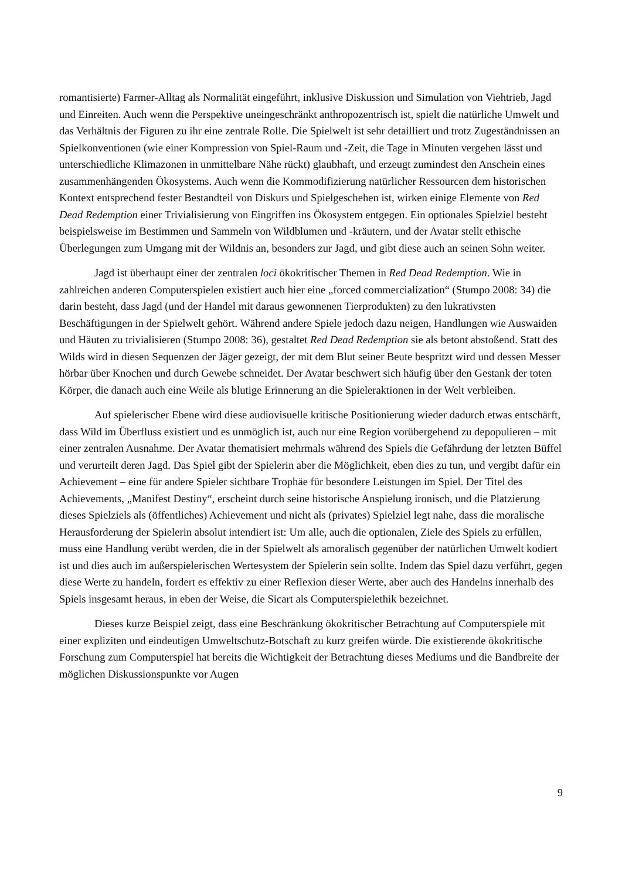romantisierte) Farmer-Alltag als Normalität eingeführt, inklusive Diskussion und Simulation von Viehtrieb, Jagd und Einreiten. Auch wenn die Perspektive uneingeschränkt anthropozentrisch ist, spielt die natürliche Umwelt und das Verhältnis der Figuren zu ihr eine zentrale Rolle. Die Spielwelt ist sehr detailliert und trotz Zugeständnissen an Spielkonventionen (wie einer Kompression von Spiel-Raum und -Zeit, die Tage in Minuten vergehen lässt und unterschiedliche Klimazonen in unmittelbare Nähe rückt) glaubhaft, und erzeugt zumindest den Anschein eines zusammenhängenden Ökosystems. Auch wenn die Kommodifizierung natürlicher Ressourcen dem historischen Kontext entsprechend fester Bestandteil von Diskurs und Spielgeschehen ist, wirken einige Elemente von Red Dead Redemption einer Trivialisierung von Eingriffen ins Ökosystem entgegen. Ein optionales Spielziel besteht beispielsweise im Bestimmen und Sammeln von Wildblumen und -kräutern, und der Avatar stellt ethische Überlegungen zum Umgang mit der Wildnis an, besonders zur Jagd, und gibt diese auch an seinen Sohn weiter.
Jagd ist überhaupt einer der zentralen loci ökokritischer Themen in Red Dead Redemption. Wie in zahlreichen anderen Computerspielen existiert auch hier eine „forced commercialization“ (Stumpo 2008: 34) die darin besteht, dass Jagd (und der Handel mit daraus gewonnenen Tierprodukten) zu den lukrativsten Beschäftigungen in der Spielwelt gehört. Während andere Spiele jedoch dazu neigen, Handlungen wie Auswaiden und Häuten zu trivialisieren (Stumpo 2008: 36), gestaltet Red Dead Redemption sie als betont abstoßend. Statt des Wilds wird in diesen Sequenzen der Jäger gezeigt, der mit dem Blut seiner Beute bespritzt wird und dessen Messer hörbar über Knochen und durch Gewebe schneidet. Der Avatar beschwert sich häufig über den Gestank der toten Körper, die danach auch eine Weile als blutige Erinnerung an die Spieleraktionen in der Welt verbleiben.
Auf spielerischer Ebene wird diese audiovisuelle kritische Positionierung wieder dadurch etwas entschärft, dass Wild im Überfluss existiert und es unmöglich ist, auch nur eine Region vorübergehend zu depopulieren – mit einer zentralen Ausnahme. Der Avatar thematisiert mehrmals während des Spiels die Gefährdung der letzten Büffel und verurteilt deren Jagd. Das Spiel gibt der Spielerin aber die Möglichkeit, eben dies zu tun, und vergibt dafür ein Achievement – eine für andere Spieler sichtbare Trophäe für besondere Leistungen im Spiel. Der Titel des Achievements, „Manifest Destiny“, erscheint durch seine historische Anspielung ironisch, und die Platzierung dieses Spielziels als (öffentliches) Achievement und nicht als (privates) Spielziel legt nahe, dass die moralische Herausforderung der Spielerin absolut intendiert ist: Um alle, auch die optionalen, Ziele des Spiels zu erfüllen, muss eine Handlung verübt werden, die in der Spielwelt als amoralisch gegenüber der natürlichen Umwelt kodiert ist und dies auch im außerspielerischen Wertesystem der Spielerin sein sollte. Indem das Spiel dazu verführt, gegen diese Werte zu handeln, fordert es effektiv zu einer Reflexion dieser Werte, aber auch des Handelns innerhalb des Spiels insgesamt heraus, in eben der Weise, die Sicart als Computerspielethik bezeichnet.
Dieses kurze Beispiel zeigt, dass eine Beschränkung ökokritischer Betrachtung auf Computerspiele mit einer expliziten und eindeutigen Umweltschutz-Botschaft zu kurz greifen würde. Die existierende ökokritische Forschung zum Computerspiel hat bereits die Wichtigkeit der Betrachtung dieses Mediums und die Bandbreite der möglichen Diskussionspunkte vor Augen
9